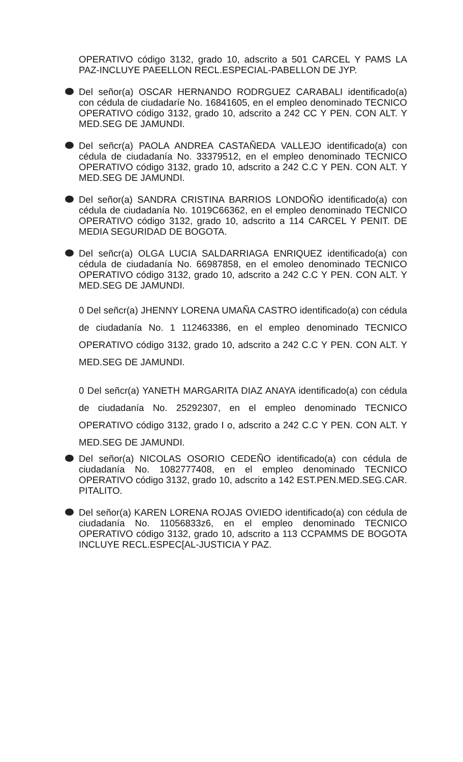OPERATIVO código 3132, grado 10, adscrito a 501 CARCEL Y PAMS LA PAZ-INCLUYE PAEELLON RECL.ESPECIAL-PABELLON DE JYP.
Del señor(a) OSCAR HERNANDO RODRGUEZ CARABALI identificado(a) con cédula de ciudadaríe No. 16841605, en el empleo denominado TECNICO OPERATIVO código 3132, grado 10, adscrito a 242 CC Y PEN. CON ALT. Y MED.SEG DE JAMUNDI.
Del señcr(a) PAOLA ANDREA CASTAÑEDA VALLEJO identificado(a) con cédula de ciudadanía No. 33379512, en el empleo denominado TECNICO OPERATIVO código 3132, grado 10, adscrito a 242 C.C Y PEN. CON ALT. Y MED.SEG DE JAMUNDI.
Del señor(a) SANDRA CRISTINA BARRIOS LONDOÑO identificado(a) con cédula de ciudadanía No. 1019C66362, en el empleo denominado TECNICO OPERATIVO código 3132, grado 10, adscrito a 114 CARCEL Y PENIT. DE MEDIA SEGURIDAD DE BOGOTA.
Del señcr(a) OLGA LUCIA SALDARRIAGA ENRIQUEZ identificado(a) con cédula de ciudadanía No. 66987858, en el emoleo denominado TECNICO OPERATIVO código 3132, grado 10, adscrito a 242 C.C Y PEN. CON ALT. Y MED.SEG DE JAMUNDI.
0 Del señcr(a) JHENNY LORENA UMAÑA CASTRO identificado(a) con cédula de ciudadanía No. 1 112463386, en el empleo denominado TECNICO OPERATIVO código 3132, grado 10, adscrito a 242 C.C Y PEN. CON ALT. Y MED.SEG DE JAMUNDI.
0 Del señcr(a) YANETH MARGARITA DIAZ ANAYA identificado(a) con cédula de ciudadanía No. 25292307, en el empleo denominado TECNICO OPERATIVO código 3132, grado I o, adscrito a 242 C.C Y PEN. CON ALT. Y MED.SEG DE JAMUNDI.
Del señor(a) NICOLAS OSORIO CEDEÑO identificado(a) con cédula de ciudadanía No. 1082777408, en el empleo denominado TECNICO OPERATIVO código 3132, grado 10, adscrito a 142 EST.PEN.MED.SEG.CAR. PITALITO.
Del señor(a) KAREN LORENA ROJAS OVIEDO identificado(a) con cédula de ciudadanía No. 11056833z6, en el empleo denominado TECNICO OPERATIVO código 3132, grado 10, adscrito a 113 CCPAMMS DE BOGOTA INCLUYE RECL.ESPEC[AL-JUSTICIA Y PAZ.